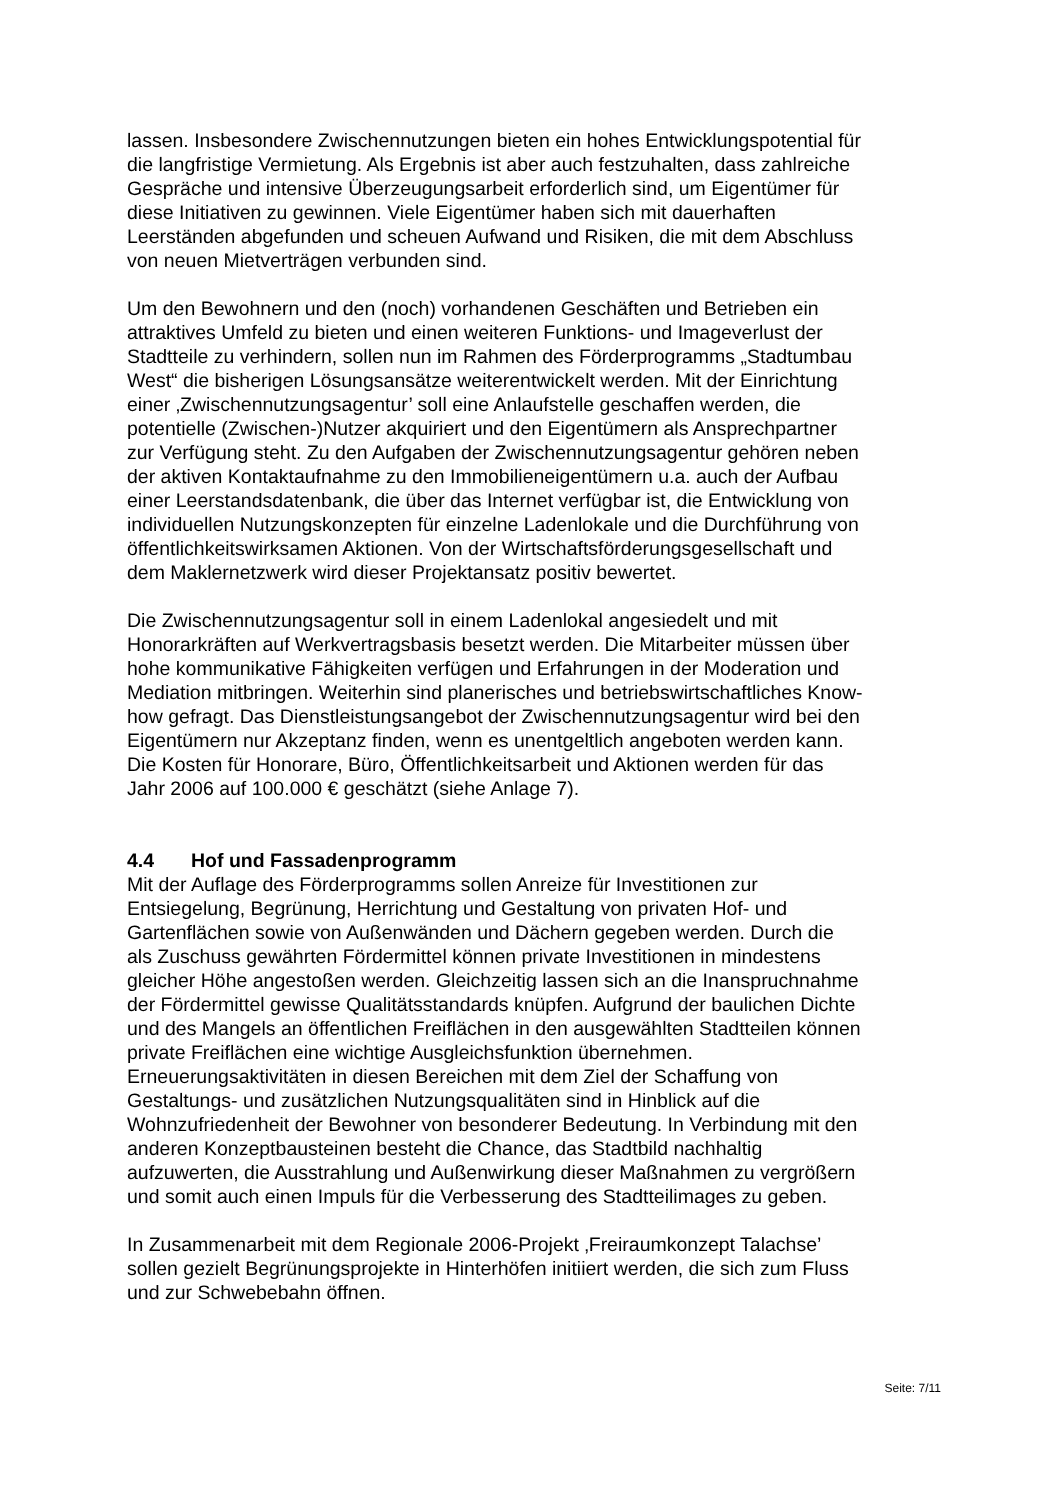lassen. Insbesondere Zwischennutzungen bieten ein hohes Entwicklungspotential für die langfristige Vermietung. Als Ergebnis ist aber auch festzuhalten, dass zahlreiche Gespräche und intensive Überzeugungsarbeit erforderlich sind, um Eigentümer für diese Initiativen zu gewinnen. Viele Eigentümer haben sich mit dauerhaften Leerständen abgefunden und scheuen Aufwand und Risiken, die mit dem Abschluss von neuen Mietverträgen verbunden sind.
Um den Bewohnern und den (noch) vorhandenen Geschäften und Betrieben ein attraktives Umfeld zu bieten und einen weiteren Funktions- und Imageverlust der Stadtteile zu verhindern, sollen nun im Rahmen des Förderprogramms „Stadtumbau West“ die bisherigen Lösungsansätze weiterentwickelt werden. Mit der Einrichtung einer ‚Zwischennutzungsagentur’ soll eine Anlaufstelle geschaffen werden, die potentielle (Zwischen-)Nutzer akquiriert und den Eigentümern als Ansprechpartner zur Verfügung steht. Zu den Aufgaben der Zwischennutzungsagentur gehören neben der aktiven Kontaktaufnahme zu den Immobilieneigentümern u.a. auch der Aufbau einer Leerstandsdatenbank, die über das Internet verfügbar ist, die Entwicklung von individuellen Nutzungskonzepten für einzelne Ladenlokale und die Durchführung von öffentlichkeitswirksamen Aktionen. Von der Wirtschaftsförderungsgesellschaft und dem Maklernetzwerk wird dieser Projektansatz positiv bewertet.
Die Zwischennutzungsagentur soll in einem Ladenlokal angesiedelt und mit Honorarkräften auf Werkvertragsbasis besetzt werden. Die Mitarbeiter müssen über hohe kommunikative Fähigkeiten verfügen und Erfahrungen in der Moderation und Mediation mitbringen. Weiterhin sind planerisches und betriebswirtschaftliches Know- how gefragt. Das Dienstleistungsangebot der Zwischennutzungsagentur wird bei den Eigentümern nur Akzeptanz finden, wenn es unentgeltlich angeboten werden kann. Die Kosten für Honorare, Büro, Öffentlichkeitsarbeit und Aktionen werden für das Jahr 2006 auf 100.000 € geschätzt (siehe Anlage 7).
4.4 Hof und Fassadenprogramm
Mit der Auflage des Förderprogramms sollen Anreize für Investitionen zur Entsiegelung, Begrünung, Herrichtung und Gestaltung von privaten Hof- und Gartenflächen sowie von Außenwänden und Dächern gegeben werden. Durch die als Zuschuss gewährten Fördermittel können private Investitionen in mindestens gleicher Höhe angestoßen werden. Gleichzeitig lassen sich an die Inanspruchnahme der Fördermittel gewisse Qualitätsstandards knüpfen. Aufgrund der baulichen Dichte und des Mangels an öffentlichen Freiflächen in den ausgewählten Stadtteilen können private Freiflächen eine wichtige Ausgleichsfunktion übernehmen. Erneuerungsaktivitäten in diesen Bereichen mit dem Ziel der Schaffung von Gestaltungs- und zusätzlichen Nutzungsqualitäten sind in Hinblick auf die Wohnzufriedenheit der Bewohner von besonderer Bedeutung. In Verbindung mit den anderen Konzeptbausteinen besteht die Chance, das Stadtbild nachhaltig aufzuwerten, die Ausstrahlung und Außenwirkung dieser Maßnahmen zu vergrößern und somit auch einen Impuls für die Verbesserung des Stadtteilimages zu geben.
In Zusammenarbeit mit dem Regionale 2006-Projekt ‚Freiraumkonzept Talachse’ sollen gezielt Begrünungsprojekte in Hinterhöfen initiiert werden, die sich zum Fluss und zur Schwebebahn öffnen.
Seite: 7/11